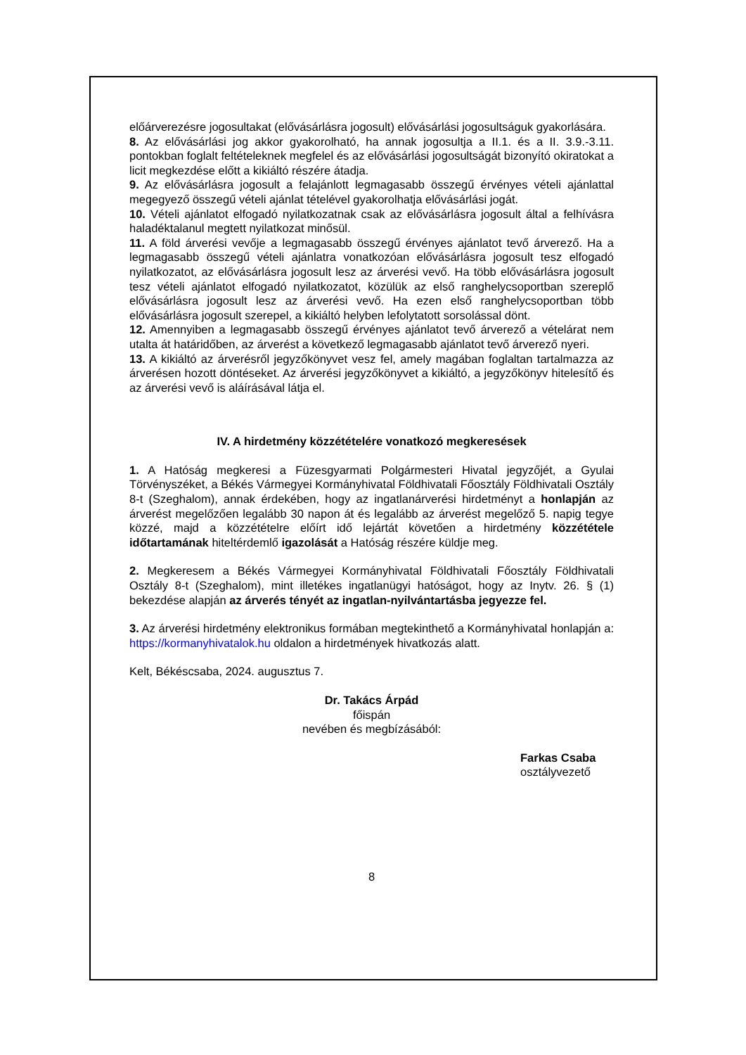előárverezésre jogosultakat (elővásárlásra jogosult) elővásárlási jogosultságuk gyakorlására.
8. Az elővásárlási jog akkor gyakorolható, ha annak jogosultja a II.1. és a II. 3.9.-3.11. pontokban foglalt feltételeknek megfelel és az elővásárlási jogosultságát bizonyító okiratokat a licit megkezdése előtt a kikiáltó részére átadja.
9. Az elővásárlásra jogosult a felajánlott legmagasabb összegű érvényes vételi ajánlattal megegyező összegű vételi ajánlat tételével gyakorolhatja elővásárlási jogát.
10. Vételi ajánlatot elfogadó nyilatkozatnak csak az elővásárlásra jogosult által a felhívásra haladéktalanul megtett nyilatkozat minősül.
11. A föld árverési vevője a legmagasabb összegű érvényes ajánlatot tevő árverező. Ha a legmagasabb összegű vételi ajánlatra vonatkozóan elővásárlásra jogosult tesz elfogadó nyilatkozatot, az elővásárlásra jogosult lesz az árverési vevő. Ha több elővásárlásra jogosult tesz vételi ajánlatot elfogadó nyilatkozatot, közülük az első ranghelycsoportban szereplő elővásárlásra jogosult lesz az árverési vevő. Ha ezen első ranghelycsoportban több elővásárlásra jogosult szerepel, a kikiáltó helyben lefolytatott sorsolással dönt.
12. Amennyiben a legmagasabb összegű érvényes ajánlatot tevő árverező a vételárat nem utalta át határidőben, az árverést a következő legmagasabb ajánlatot tevő árverező nyeri.
13. A kikiáltó az árverésről jegyzőkönyvet vesz fel, amely magában foglaltan tartalmazza az árverésen hozott döntéseket. Az árverési jegyzőkönyvet a kikiáltó, a jegyzőkönyv hitelesítő és az árverési vevő is aláírásával látja el.
IV. A hirdetmény közzétételére vonatkozó megkeresések
1. A Hatóság megkeresi a Füzesgyarmati Polgármesteri Hivatal jegyzőjét, a Gyulai Törvényszéket, a Békés Vármegyei Kormányhivatal Földhivatali Főosztály Földhivatali Osztály 8-t (Szeghalom), annak érdekében, hogy az ingatlanárverési hirdetményt a honlapján az árverést megelőzően legalább 30 napon át és legalább az árverést megelőző 5. napig tegye közzé, majd a közzétételre előírt idő lejártát követően a hirdetmény közzététele időtartamának hiteltérdemlő igazolását a Hatóság részére küldje meg.
2. Megkeresem a Békés Vármegyei Kormányhivatal Földhivatali Főosztály Földhivatali Osztály 8-t (Szeghalom), mint illetékes ingatlanügyi hatóságot, hogy az Inytv. 26. § (1) bekezdése alapján az árverés tényét az ingatlan-nyilvántartásba jegyezze fel.
3. Az árverési hirdetmény elektronikus formában megtekinthető a Kormányhivatal honlapján a: https://kormanyhivatalok.hu oldalon a hirdetmények hivatkozás alatt.
Kelt, Békéscsaba, 2024. augusztus 7.
Dr. Takács Árpád
főispán
nevében és megbízásából:
Farkas Csaba
osztályvezető
8